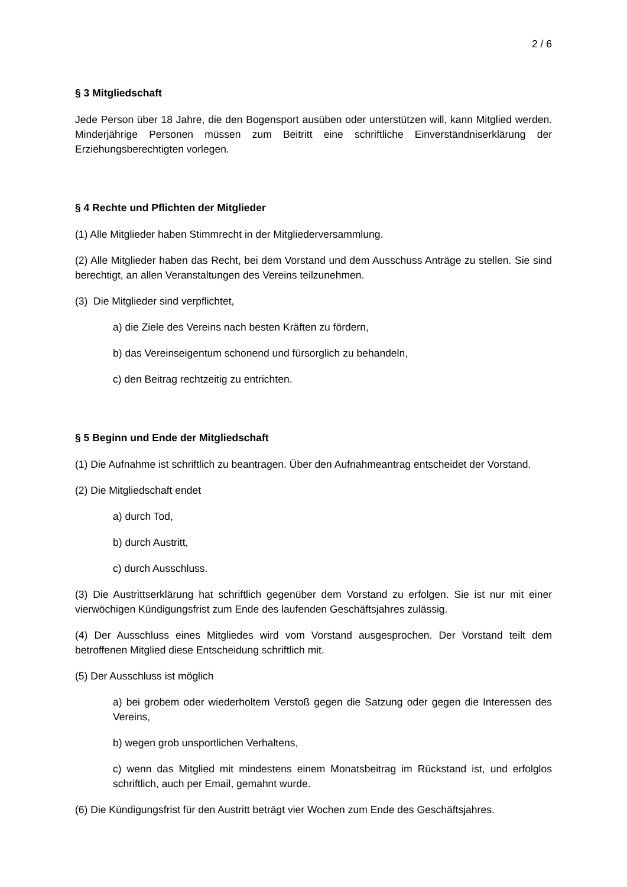2 / 6
§ 3 Mitgliedschaft
Jede Person über 18 Jahre, die den Bogensport ausüben oder unterstützen will, kann Mitglied werden. Minderjährige Personen müssen zum Beitritt eine schriftliche Einverständniserklärung der Erziehungsberechtigten vorlegen.
§ 4 Rechte und Pflichten der Mitglieder
(1) Alle Mitglieder haben Stimmrecht in der Mitgliederversammlung.
(2) Alle Mitglieder haben das Recht, bei dem Vorstand und dem Ausschuss Anträge zu stellen. Sie sind berechtigt, an allen Veranstaltungen des Vereins teilzunehmen.
(3) Die Mitglieder sind verpflichtet,
a) die Ziele des Vereins nach besten Kräften zu fördern,
b) das Vereinseigentum schonend und fürsorglich zu behandeln,
c) den Beitrag rechtzeitig zu entrichten.
§ 5 Beginn und Ende der Mitgliedschaft
(1) Die Aufnahme ist schriftlich zu beantragen. Über den Aufnahmeantrag entscheidet der Vorstand.
(2) Die Mitgliedschaft endet
a) durch Tod,
b) durch Austritt,
c) durch Ausschluss.
(3) Die Austrittserklärung hat schriftlich gegenüber dem Vorstand zu erfolgen. Sie ist nur mit einer vierwöchigen Kündigungsfrist zum Ende des laufenden Geschäftsjahres zulässig.
(4) Der Ausschluss eines Mitgliedes wird vom Vorstand ausgesprochen. Der Vorstand teilt dem betroffenen Mitglied diese Entscheidung schriftlich mit.
(5) Der Ausschluss ist möglich
a) bei grobem oder wiederholtem Verstoß gegen die Satzung oder gegen die Interessen des Vereins,
b) wegen grob unsportlichen Verhaltens,
c) wenn das Mitglied mit mindestens einem Monatsbeitrag im Rückstand ist, und erfolglos schriftlich, auch per Email, gemahnt wurde.
(6) Die Kündigungsfrist für den Austritt beträgt vier Wochen zum Ende des Geschäftsjahres.